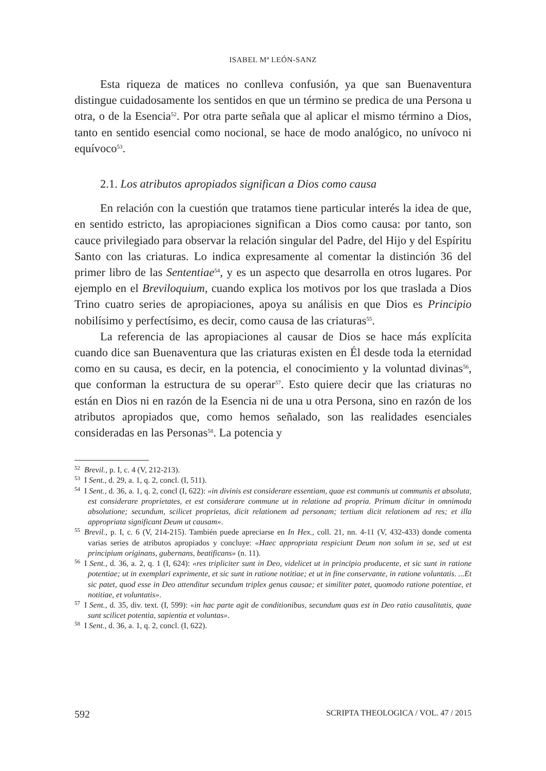ISABEL Mª LEÓN-SANZ
Esta riqueza de matices no conlleva confusión, ya que san Buenaventura distingue cuidadosamente los sentidos en que un término se predica de una Persona u otra, o de la Esencia<sup>52</sup>. Por otra parte señala que al aplicar el mismo término a Dios, tanto en sentido esencial como nocional, se hace de modo analógico, no unívoco ni equívoco<sup>53</sup>.
2.1. Los atributos apropiados significan a Dios como causa
En relación con la cuestión que tratamos tiene particular interés la idea de que, en sentido estricto, las apropiaciones significan a Dios como causa: por tanto, son cauce privilegiado para observar la relación singular del Padre, del Hijo y del Espíritu Santo con las criaturas. Lo indica expresamente al comentar la distinción 36 del primer libro de las Sententiae<sup>54</sup>, y es un aspecto que desarrolla en otros lugares. Por ejemplo en el Breviloquium, cuando explica los motivos por los que traslada a Dios Trino cuatro series de apropiaciones, apoya su análisis en que Dios es Principio nobilísimo y perfectísimo, es decir, como causa de las criaturas<sup>55</sup>.
La referencia de las apropiaciones al causar de Dios se hace más explícita cuando dice san Buenaventura que las criaturas existen en Él desde toda la eternidad como en su causa, es decir, en la potencia, el conocimiento y la voluntad divinas<sup>56</sup>, que conforman la estructura de su operar<sup>57</sup>. Esto quiere decir que las criaturas no están en Dios ni en razón de la Esencia ni de una u otra Persona, sino en razón de los atributos apropiados que, como hemos señalado, son las realidades esenciales consideradas en las Personas<sup>58</sup>. La potencia y
<sup>52</sup> Brevil., p. I, c. 4 (V, 212-213).
<sup>53</sup>I Sent., d. 29, a. 1, q. 2, concl. (I, 511).
<sup>54</sup>I Sent., d. 36, a. 1, q. 2, concl (I, 622): «in divinis est considerare essentiam, quae est communis ut communis et absoluta, est considerare proprietates, et est considerare commune ut in relatione ad propria. Primum dicitur in omnimoda absolutione; secundum, scilicet proprietas, dicit relationem ad personam; tertium dicit relationem ad res; et illa appropriata significant Deum ut causam».
<sup>55</sup> Brevil., p. I, c. 6 (V, 214-215). También puede apreciarse en In Hex., coll. 21, nn. 4-11 (V, 432-433) donde comenta varias series de atributos apropiados y concluye: «Haec appropriata respiciunt Deum non solum in se, sed ut est principium originans, gubernans, beatificans» (n. 11).
<sup>56</sup>I Sent., d. 36, a. 2, q. 1 (I, 624): «res tripliciter sunt in Deo, videlicet ut in principio producente, et sic sunt in ratione potentiae; ut in exemplari exprimente, et sic sunt in ratione notitiae; et ut in fine conservante, in ratione voluntatis. ...Et sic patet, quod esse in Deo attenditur secundum triplex genus causae; et similiter patet, quomodo ratione potentiae, et notitiae, et voluntatis».
<sup>57</sup>I Sent., d. 35, div. text. (I, 599): «in hac parte agit de conditionibus, secundum quas est in Deo ratio causalitatis, quae sunt scilicet potentia, sapientia et voluntas».
<sup>58</sup>I Sent., d. 36, a. 1, q. 2, concl. (I, 622).
592 SCRIPTA THEOLOGICA / VOL. 47 / 2015